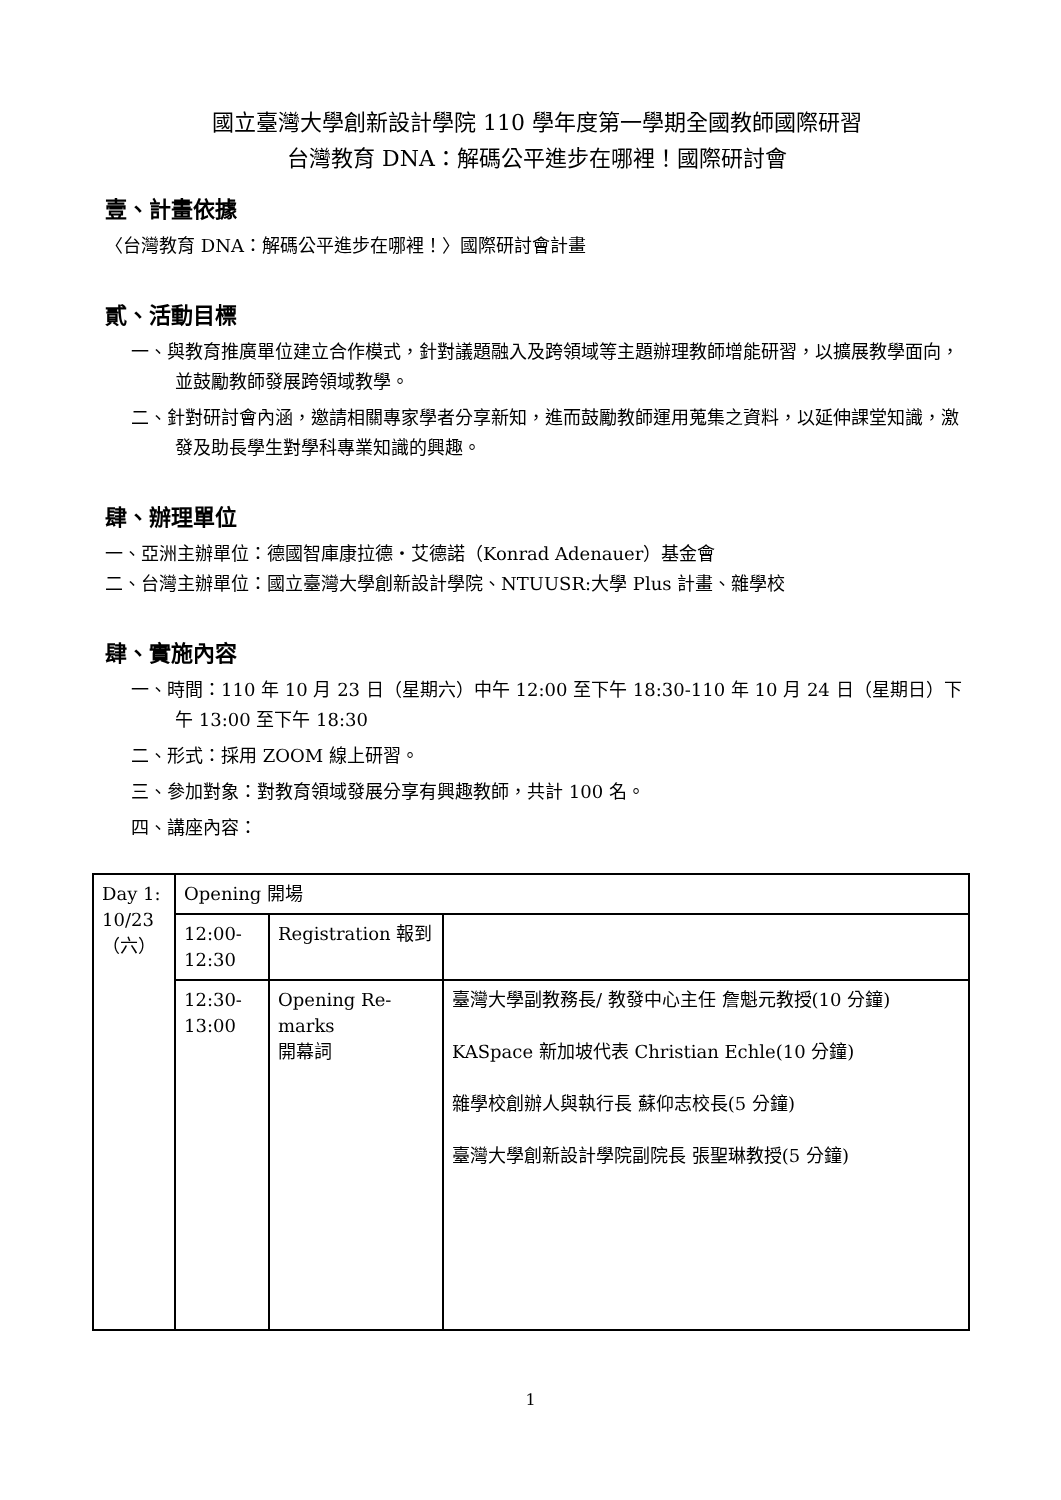國立臺灣大學創新設計學院 110 學年度第一學期全國教師國際研習
台灣教育 DNA：解碼公平進步在哪裡！國際研討會
壹、計畫依據
〈台灣教育 DNA：解碼公平進步在哪裡！〉國際研討會計畫
貳、活動目標
一、與教育推廣單位建立合作模式，針對議題融入及跨領域等主題辦理教師增能研習，以擴展教學面向，並鼓勵教師發展跨領域教學。
二、針對研討會內涵，邀請相關專家學者分享新知，進而鼓勵教師運用蒐集之資料，以延伸課堂知識，激發及助長學生對學科專業知識的興趣。
肆、辦理單位
一、亞洲主辦單位：德國智庫康拉德・艾德諾（Konrad Adenauer）基金會
二、台灣主辦單位：國立臺灣大學創新設計學院、NTUUSR:大學 Plus 計畫、雜學校
肆、實施內容
一、時間：110 年 10 月 23 日（星期六）中午 12:00 至下午 18:30-110 年 10 月 24 日（星期日）下午 13:00 至下午 18:30
二、形式：採用 ZOOM 線上研習。
三、參加對象：對教育領域發展分享有興趣教師，共計 100 名。
四、講座內容：
| Day 1: 10/23（六） | Opening 開場 | | |
| | 12:00-12:30 | Registration 報到 | |
| | 12:30-13:00 | Opening Re-marks 開幕詞 | 臺灣大學副教務長/ 教發中心主任 詹魁元教授(10 分鐘) KASpace 新加坡代表 Christian Echle(10 分鐘) 雜學校創辦人與執行長 蘇仰志校長(5 分鐘) 臺灣大學創新設計學院副院長 張聖琳教授(5 分鐘) |
1